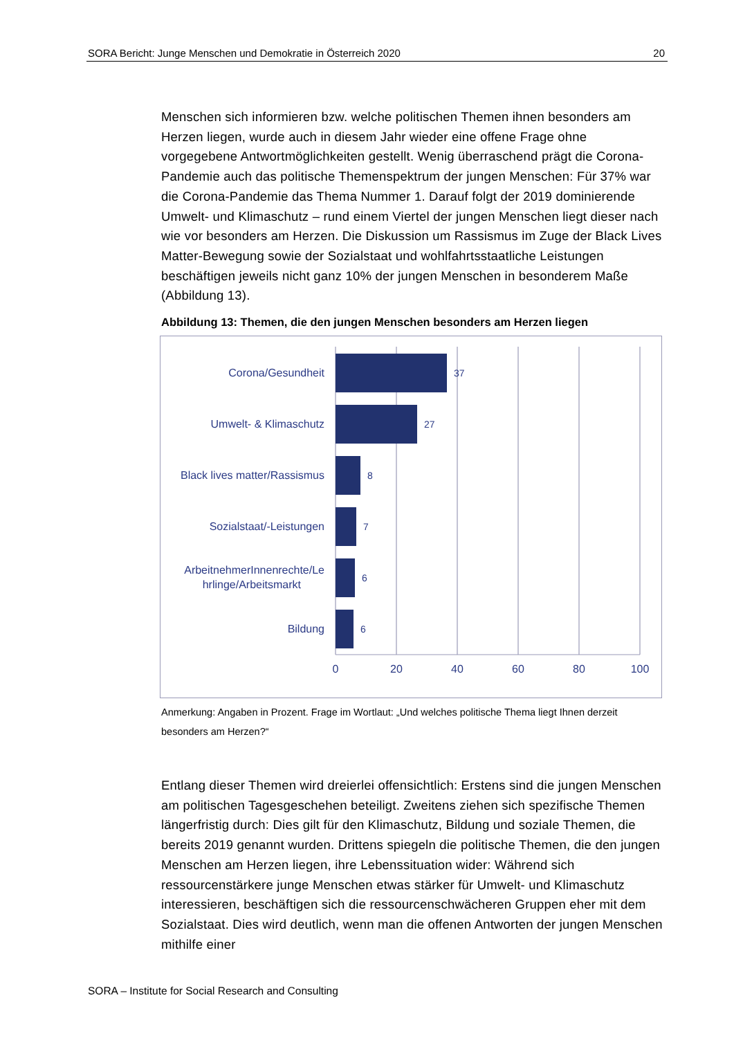SORA Bericht: Junge Menschen und Demokratie in Österreich 2020 20
Menschen sich informieren bzw. welche politischen Themen ihnen besonders am Herzen liegen, wurde auch in diesem Jahr wieder eine offene Frage ohne vorgegebene Antwortmöglichkeiten gestellt. Wenig überraschend prägt die Corona-Pandemie auch das politische Themenspektrum der jungen Menschen: Für 37% war die Corona-Pandemie das Thema Nummer 1. Darauf folgt der 2019 dominierende Umwelt- und Klimaschutz – rund einem Viertel der jungen Menschen liegt dieser nach wie vor besonders am Herzen. Die Diskussion um Rassismus im Zuge der Black Lives Matter-Bewegung sowie der Sozialstaat und wohlfahrtsstaatliche Leistungen beschäftigen jeweils nicht ganz 10% der jungen Menschen in besonderem Maße (Abbildung 13).
Abbildung 13: Themen, die den jungen Menschen besonders am Herzen liegen
Corona/Gesundheit
Umwelt- & Klimaschutz
Black lives matter/Rassismus
Sozialstaat/-Leistungen
ArbeitnehmerInnenrechte/Le
hrlinge/Arbeitsmarkt
Bildung
37
27
8
7
6
6
0
20
40
60
80
100
Anmerkung: Angaben in Prozent. Frage im Wortlaut: „Und welches politische Thema liegt Ihnen derzeit besonders am Herzen?“
Entlang dieser Themen wird dreierlei offensichtlich: Erstens sind die jungen Menschen am politischen Tagesgeschehen beteiligt. Zweitens ziehen sich spezifische Themen längerfristig durch: Dies gilt für den Klimaschutz, Bildung und soziale Themen, die bereits 2019 genannt wurden. Drittens spiegeln die politische Themen, die den jungen Menschen am Herzen liegen, ihre Lebenssituation wider: Während sich ressourcenstärkere junge Menschen etwas stärker für Umwelt- und Klimaschutz interessieren, beschäftigen sich die ressourcenschwächeren Gruppen eher mit dem Sozialstaat. Dies wird deutlich, wenn man die offenen Antworten der jungen Menschen mithilfe einer
SORA – Institute for Social Research and Consulting